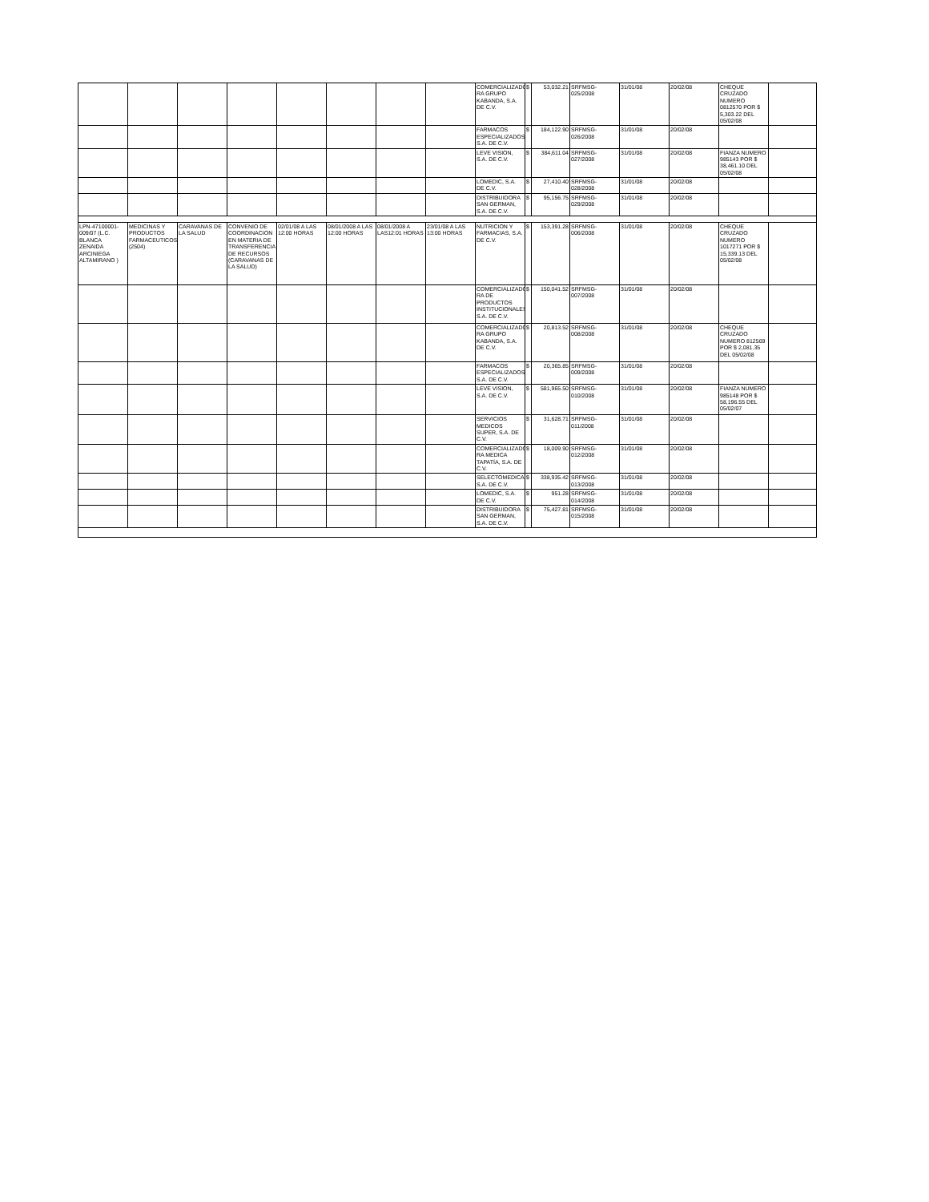| | | | | | | | | COMERCIALIZADO RA GRUPO KABANDA, S.A. DE C.V. | $ | 53,032.21 | SRFMSG-025/2008 | 31/01/08 | 20/02/08 | CHEQUE CRUZADO NUMERO 0812570 POR $ 5,303.22 DEL 05/02/08 | |
| | | | | | | | | FARMACOS ESPECIALIZADOS, S.A. DE C.V. | $ | 184,122.90 | SRFMSG-026/2008 | 31/01/08 | 20/02/08 | | |
| | | | | | | | | LEVE VISION, S.A. DE C.V. | $ | 384,611.04 | SRFMSG-027/2008 | 31/01/08 | 20/02/08 | FIANZA NUMERO 985143 POR $ 38,461.10 DEL 05/02/08 | |
| | | | | | | | | LOMEDIC, S.A. DE C.V. | $ | 27,410.40 | SRFMSG-028/2008 | 31/01/08 | 20/02/08 | | |
| | | | | | | | | DISTRIBUIDORA SAN GERMAN, S.A. DE C.V. | $ | 95,156.75 | SRFMSG-029/2008 | 31/01/08 | 20/02/08 | | |
| LPN-47100001-009/07 (L.C. BLANCA ZENAIDA ARCINIEGA ALTAMIRANO ) | MEDICINAS Y PRODUCTOS FARMACEUTICOS (2504) | CARAVANAS DE LA SALUD | CONVENIO DE COORDINACION EN MATERIA DE TRANSFERENCIA DE RECURSOS (CARAVANAS DE LA SALUD) | 02/01/08 A LAS 12:00 HORAS | 08/01/2008 A LAS 12:00 HORAS | 08/01/2008 A LAS12:01 HORAS | 23/01/08 A LAS 13:00 HORAS | NUTRICION Y FARMACIAS, S.A. DE C.V. | $ | 153,391.28 | SRFMSG-006/2008 | 31/01/08 | 20/02/08 | CHEQUE CRUZADO NUMERO 1017271 POR $ 15,339.13 DEL 05/02/08 | |
| | | | | | | | | COMERCIALIZADO RA DE PRODUCTOS INSTITUCIONALES, S.A. DE C.V. | $ | 150,041.52 | SRFMSG-007/2008 | 31/01/08 | 20/02/08 | | |
| | | | | | | | | COMERCIALIZADO RA GRUPO KABANDA, S.A. DE C.V. | $ | 20,813.52 | SRFMSG-008/2008 | 31/01/08 | 20/02/08 | CHEQUE CRUZADO NUMERO 812569 POR $ 2,081.35 DEL 05/02/08 | |
| | | | | | | | | FARMACOS ESPECIALIZADOS, S.A. DE C.V. | $ | 20,365.85 | SRFMSG-009/2008 | 31/01/08 | 20/02/08 | | |
| | | | | | | | | LEVE VISION, S.A. DE C.V. | $ | 581,965.50 | SRFMSG-010/2008 | 31/01/08 | 20/02/08 | FIANZA NUMERO 985148 POR $ 58,196.55 DEL 05/02/07 | |
| | | | | | | | | SERVICIOS MEDICOS SUPER, S.A. DE C.V. | $ | 31,628.71 | SRFMSG-011/2008 | 31/01/08 | 20/02/08 | | |
| | | | | | | | | COMERCIALIZADO RA MEDICA TAPATÍA, S.A. DE C.V. | $ | 18,009.90 | SRFMSG-012/2008 | 31/01/08 | 20/02/08 | | |
| | | | | | | | | SELECTOMEDICA, S.A. DE C.V. | $ | 338,935.42 | SRFMSG-013/2008 | 31/01/08 | 20/02/08 | | |
| | | | | | | | | LOMEDIC, S.A. DE C.V. | $ | 951.28 | SRFMSG-014/2008 | 31/01/08 | 20/02/08 | | |
| | | | | | | | | DISTRIBUIDORA SAN GERMAN, S.A. DE C.V. | $ | 75,427.81 | SRFMSG-015/2008 | 31/01/08 | 20/02/08 | | |